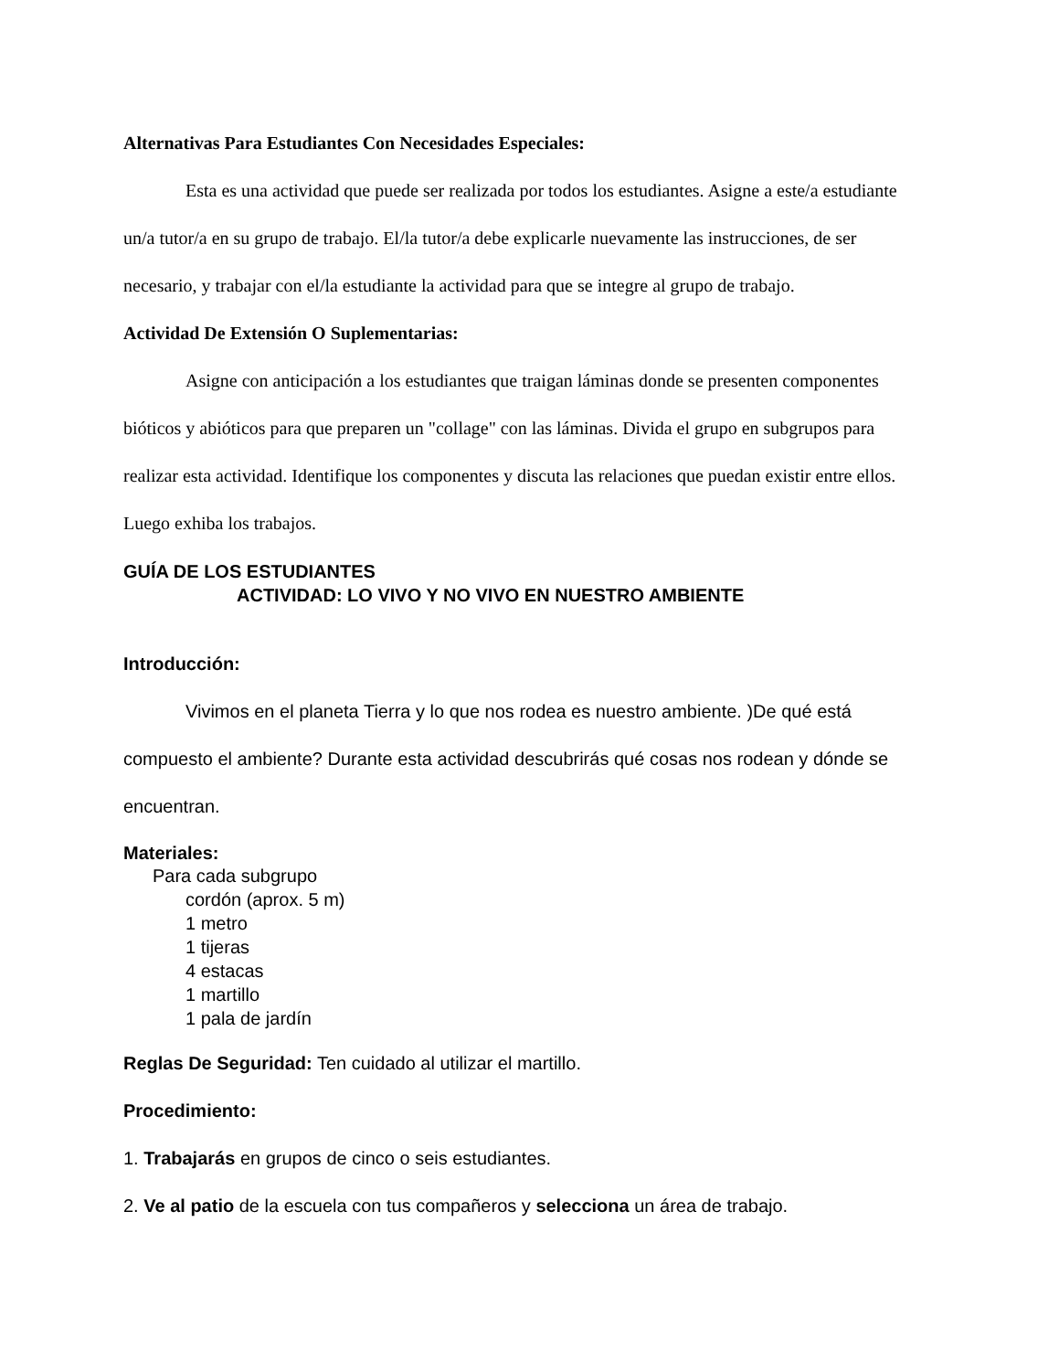Alternativas Para Estudiantes Con Necesidades Especiales:
Esta es una actividad que puede ser realizada por todos los estudiantes. Asigne a este/a estudiante un/a tutor/a en su grupo de trabajo. El/la tutor/a debe explicarle nuevamente las instrucciones, de ser necesario, y trabajar con el/la estudiante la actividad para que se integre al grupo de trabajo.
Actividad De Extensión O Suplementarias:
Asigne con anticipación a los estudiantes que traigan láminas donde se presenten componentes bióticos y abióticos para que preparen un "collage" con las láminas. Divida el grupo en subgrupos para realizar esta actividad. Identifique los componentes y discuta las relaciones que puedan existir entre ellos. Luego exhiba los trabajos.
GUÍA DE LOS ESTUDIANTES
ACTIVIDAD: LO VIVO Y NO VIVO EN NUESTRO AMBIENTE
Introducción:
Vivimos en el planeta Tierra y lo que nos rodea es nuestro ambiente. )De qué está compuesto el ambiente? Durante esta actividad descubrirás qué cosas nos rodean y dónde se encuentran.
Materiales:
Para cada subgrupo
cordón (aprox. 5 m)
1 metro
1 tijeras
4 estacas
1 martillo
1 pala de jardín
Reglas De Seguridad: Ten cuidado al utilizar el martillo.
Procedimiento:
1. Trabajarás en grupos de cinco o seis estudiantes.
2. Ve al patio de la escuela con tus compañeros y selecciona un área de trabajo.